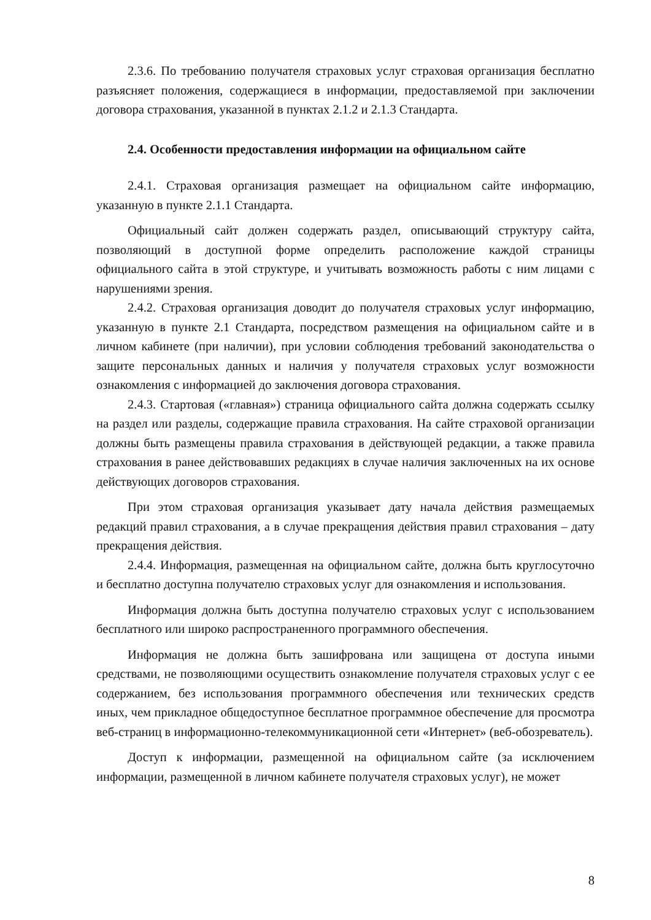2.3.6. По требованию получателя страховых услуг страховая организация бесплатно разъясняет положения, содержащиеся в информации, предоставляемой при заключении договора страхования, указанной в пунктах 2.1.2 и 2.1.3 Стандарта.
2.4. Особенности предоставления информации на официальном сайте
2.4.1. Страховая организация размещает на официальном сайте информацию, указанную в пункте 2.1.1 Стандарта.
Официальный сайт должен содержать раздел, описывающий структуру сайта, позволяющий в доступной форме определить расположение каждой страницы официального сайта в этой структуре, и учитывать возможность работы с ним лицами с нарушениями зрения.
2.4.2. Страховая организация доводит до получателя страховых услуг информацию, указанную в пункте 2.1 Стандарта, посредством размещения на официальном сайте и в личном кабинете (при наличии), при условии соблюдения требований законодательства о защите персональных данных и наличия у получателя страховых услуг возможности ознакомления с информацией до заключения договора страхования.
2.4.3. Стартовая («главная») страница официального сайта должна содержать ссылку на раздел или разделы, содержащие правила страхования. На сайте страховой организации должны быть размещены правила страхования в действующей редакции, а также правила страхования в ранее действовавших редакциях в случае наличия заключенных на их основе действующих договоров страхования.
При этом страховая организация указывает дату начала действия размещаемых редакций правил страхования, а в случае прекращения действия правил страхования – дату прекращения действия.
2.4.4. Информация, размещенная на официальном сайте, должна быть круглосуточно и бесплатно доступна получателю страховых услуг для ознакомления и использования.
Информация должна быть доступна получателю страховых услуг с использованием бесплатного или широко распространенного программного обеспечения.
Информация не должна быть зашифрована или защищена от доступа иными средствами, не позволяющими осуществить ознакомление получателя страховых услуг с ее содержанием, без использования программного обеспечения или технических средств иных, чем прикладное общедоступное бесплатное программное обеспечение для просмотра веб-страниц в информационно-телекоммуникационной сети «Интернет» (веб-обозреватель).
Доступ к информации, размещенной на официальном сайте (за исключением информации, размещенной в личном кабинете получателя страховых услуг), не может
8